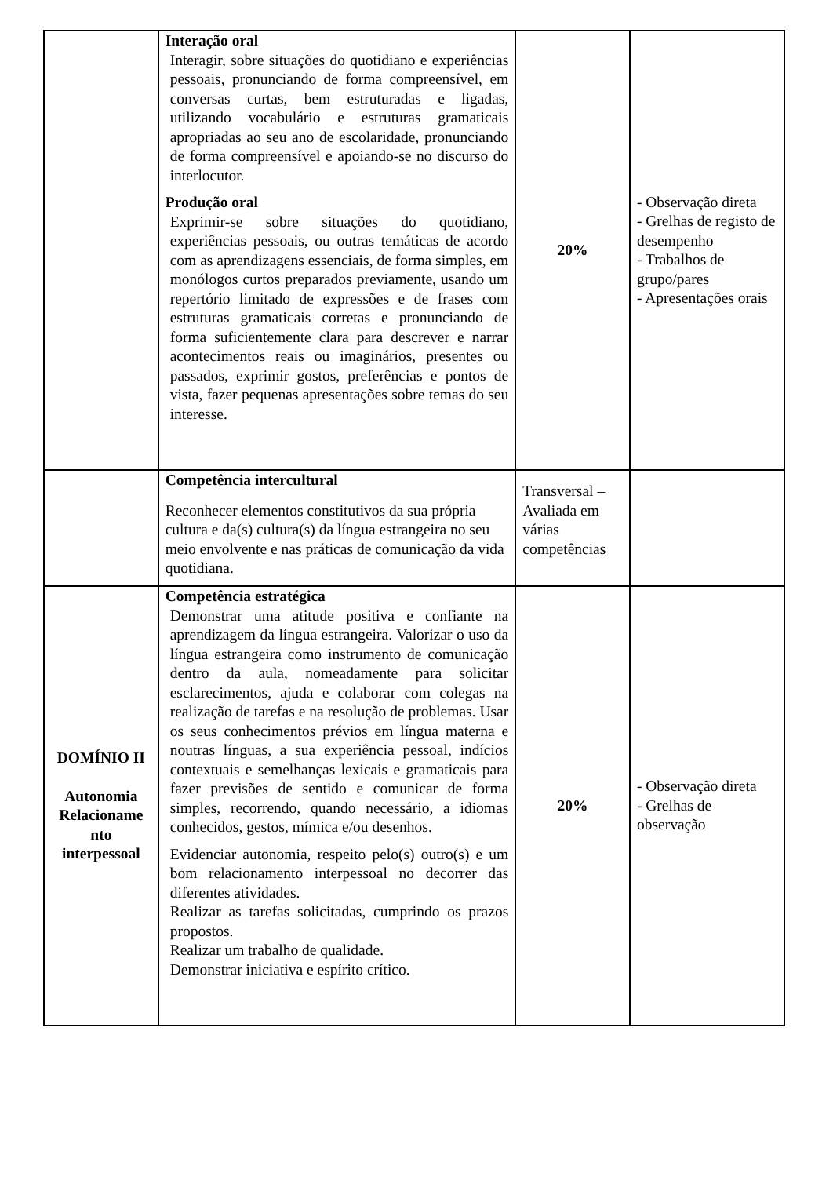| | Interação oral Interagir, sobre situações do quotidiano e experiências pessoais, pronunciando de forma compreensível, em conversas curtas, bem estruturadas e ligadas, utilizando vocabulário e estruturas gramaticais apropriadas ao seu ano de escolaridade, pronunciando de forma compreensível e apoiando-se no discurso do interlocutor. Produção oral Exprimir-se sobre situações do quotidiano, experiências pessoais, ou outras temáticas de acordo com as aprendizagens essenciais, de forma simples, em monólogos curtos preparados previamente, usando um repertório limitado de expressões e de frases com estruturas gramaticais corretas e pronunciando de forma suficientemente clara para descrever e narrar acontecimentos reais ou imaginários, presentes ou passados, exprimir gostos, preferências e pontos de vista, fazer pequenas apresentações sobre temas do seu interesse. | 20% | - Observação direta - Grelhas de registo de desempenho - Trabalhos de grupo/pares - Apresentações orais |
| | Competência intercultural Reconhecer elementos constitutivos da sua própria cultura e da(s) cultura(s) da língua estrangeira no seu meio envolvente e nas práticas de comunicação da vida quotidiana. | Transversal – Avaliada em várias competências | |
| DOMÍNIO II Autonomia Relacioname nto interpessoal | Competência estratégica Demonstrar uma atitude positiva e confiante na aprendizagem da língua estrangeira. Valorizar o uso da língua estrangeira como instrumento de comunicação dentro da aula, nomeadamente para solicitar esclarecimentos, ajuda e colaborar com colegas na realização de tarefas e na resolução de problemas. Usar os seus conhecimentos prévios em língua materna e noutras línguas, a sua experiência pessoal, indícios contextuais e semelhanças lexicais e gramaticais para fazer previsões de sentido e comunicar de forma simples, recorrendo, quando necessário, a idiomas conhecidos, gestos, mímica e/ou desenhos. Evidenciar autonomia, respeito pelo(s) outro(s) e um bom relacionamento interpessoal no decorrer das diferentes atividades. Realizar as tarefas solicitadas, cumprindo os prazos propostos. Realizar um trabalho de qualidade. Demonstrar iniciativa e espírito crítico. | 20% | - Observação direta - Grelhas de observação |